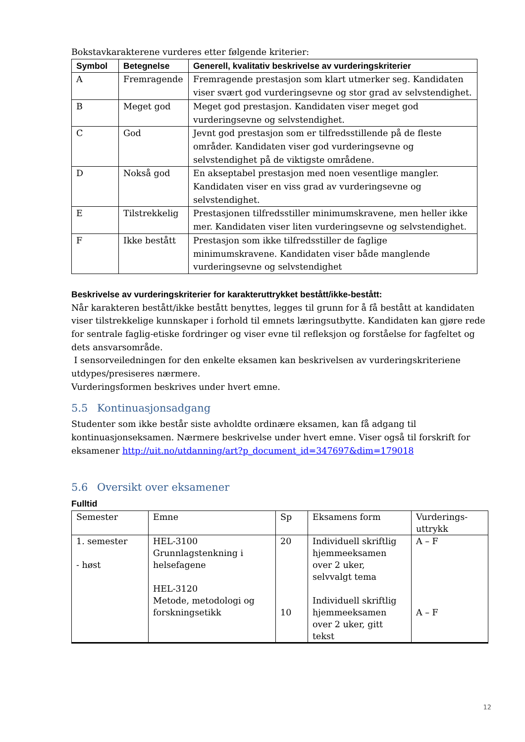Bokstavkarakterene vurderes etter følgende kriterier:
| Symbol | Betegnelse | Generell, kvalitativ beskrivelse av vurderingskriterier |
| --- | --- | --- |
| A | Fremragende | Fremragende prestasjon som klart utmerker seg. Kandidaten viser svært god vurderingsevne og stor grad av selvstendighet. |
| B | Meget god | Meget god prestasjon. Kandidaten viser meget god vurderingsevne og selvstendighet. |
| C | God | Jevnt god prestasjon som er tilfredsstillende på de fleste områder. Kandidaten viser god vurderingsevne og selvstendighet på de viktigste områdene. |
| D | Nokså god | En akseptabel prestasjon med noen vesentlige mangler. Kandidaten viser en viss grad av vurderingsevne og selvstendighet. |
| E | Tilstrekkelig | Prestasjonen tilfredsstiller minimumskravene, men heller ikke mer. Kandidaten viser liten vurderingsevne og selvstendighet. |
| F | Ikke bestått | Prestasjon som ikke tilfredsstiller de faglige minimumskravene. Kandidaten viser både manglende vurderingsevne og selvstendighet |
Beskrivelse av vurderingskriterier for karakteruttrykket bestått/ikke-bestått:
Når karakteren bestått/ikke bestått benyttes, legges til grunn for å få bestått at kandidaten viser tilstrekkelige kunnskaper i forhold til emnets læringsutbytte. Kandidaten kan gjøre rede for sentrale faglig-etiske fordringer og viser evne til refleksjon og forståelse for fagfeltet og dets ansvarsområde.
I sensorveiledningen for den enkelte eksamen kan beskrivelsen av vurderingskriteriene utdypes/presiseres nærmere.
Vurderingsformen beskrives under hvert emne.
5.5 Kontinuasjonsadgang
Studenter som ikke består siste avholdte ordinære eksamen, kan få adgang til kontinuasjonseksamen. Nærmere beskrivelse under hvert emne. Viser også til forskrift for eksamener http://uit.no/utdanning/art?p_document_id=347697&dim=179018
5.6 Oversikt over eksamener
Fulltid
| Semester | Emne | Sp | Eksamens form | Vurderings- uttrykk |
| 1. semester - høst | HEL-3100 Grunnlagstenkning i helsefagene HEL-3120 Metode, metodologi og forskningsetikk | 20 10 | Individuell skriftlig hjemmeeksamen over 2 uker, selvvalgt tema Individuell skriftlig hjemmeeksamen over 2 uker, gitt tekst | A – F A – F |
12